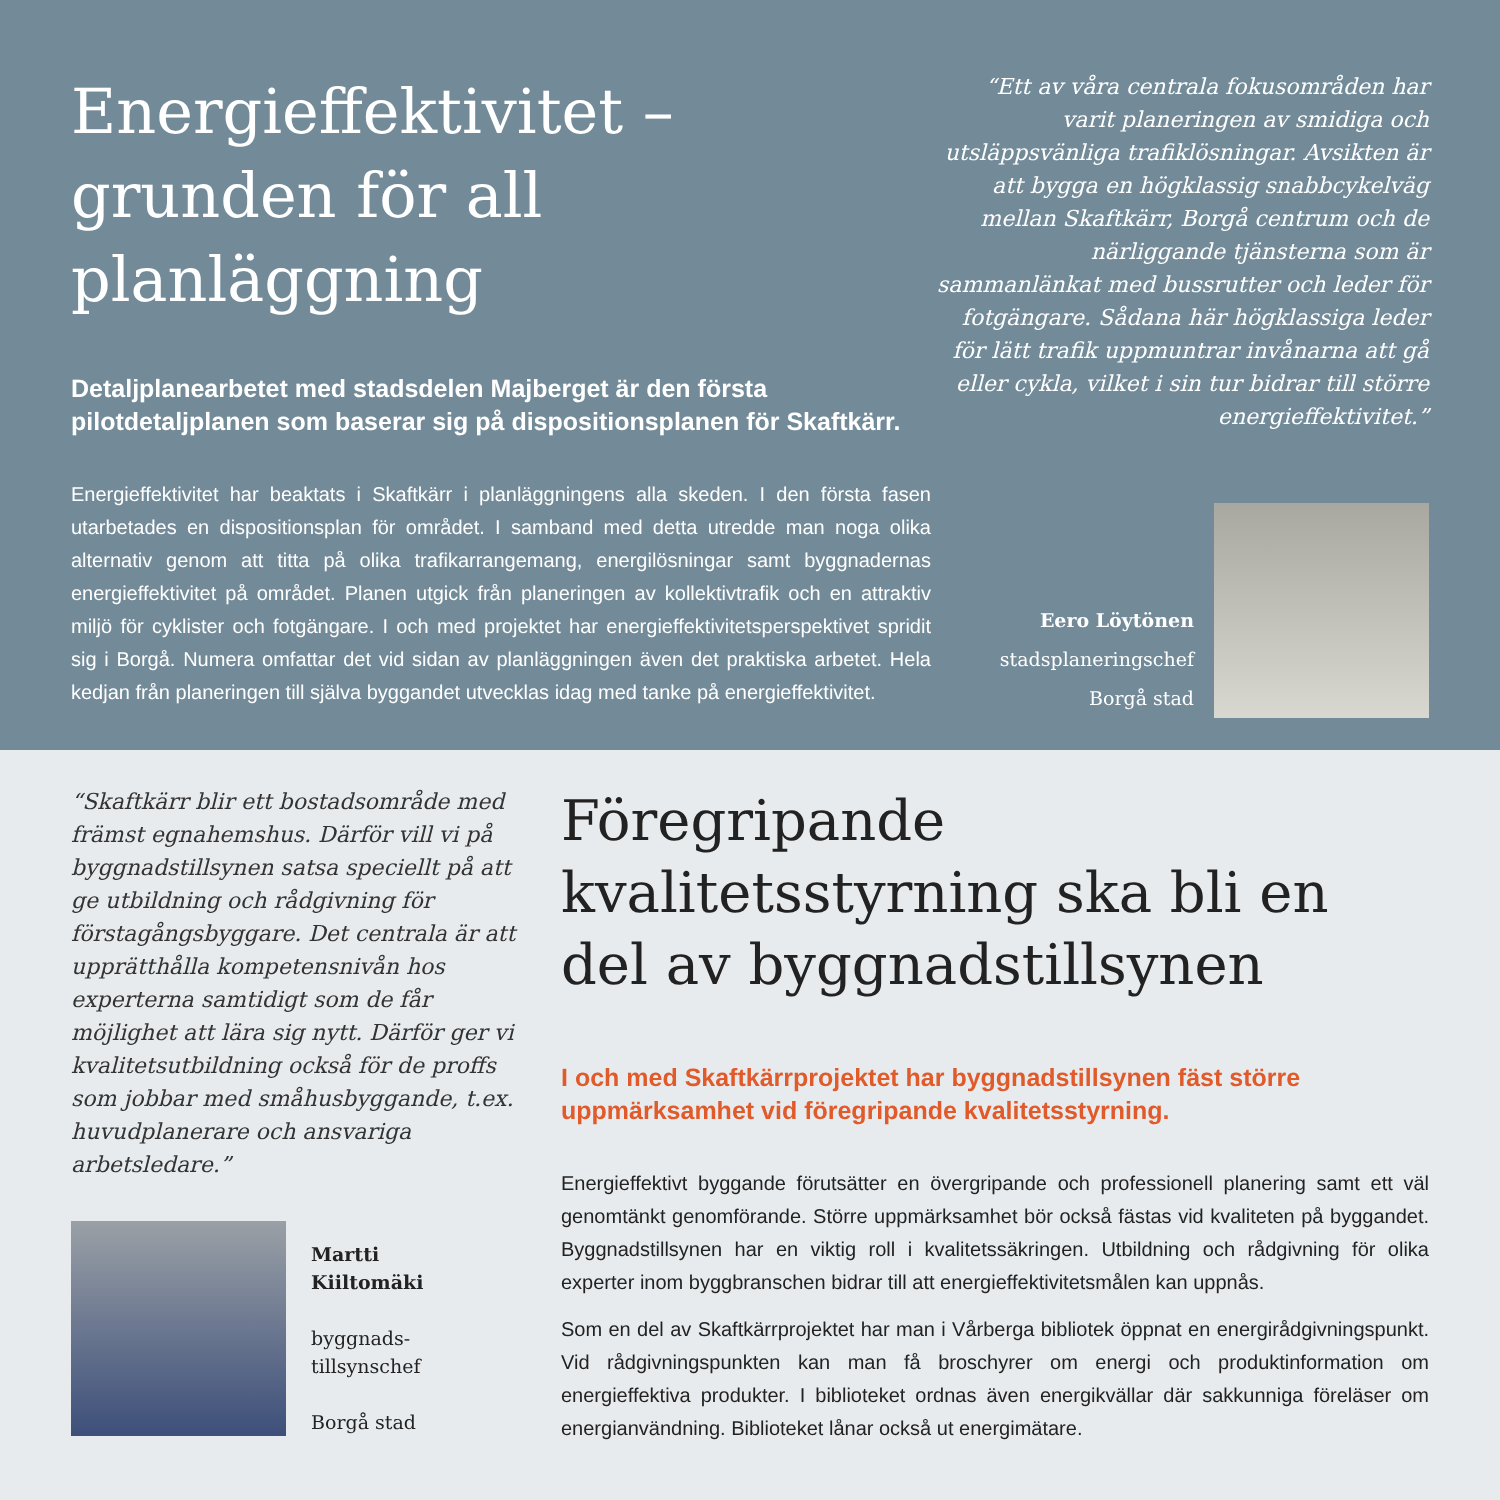Energieffektivitet – grunden för all planläggning
Detaljplanearbetet med stadsdelen Majberget är den första pilotdetaljplanen som baserar sig på dispositionsplanen för Skaftkärr.
Energieffektivitet har beaktats i Skaftkärr i planläggningens alla skeden. I den första fasen utarbetades en dispositionsplan för området. I samband med detta utredde man noga olika alternativ genom att titta på olika trafikarrangemang, energilösningar samt byggnadernas energieffektivitet på området. Planen utgick från planeringen av kollektivtrafik och en attraktiv miljö för cyklister och fotgängare. I och med projektet har energieffektivitetsperspektivet spridit sig i Borgå. Numera omfattar det vid sidan av planläggningen även det praktiska arbetet. Hela kedjan från planeringen till själva byggandet utvecklas idag med tanke på energieffektivitet.
“Ett av våra centrala fokusområden har varit planeringen av smidiga och utsläppsvänliga trafiklösningar. Avsikten är att bygga en högklassig snabbcykelväg mellan Skaftkärr, Borgå centrum och de närliggande tjänsterna som är sammanlänkat med bussrutter och leder för fotgängare. Sådana här högklassiga leder för lätt trafik uppmuntrar invånarna att gå eller cykla, vilket i sin tur bidrar till större energieffektivitet.”
Eero Löytönen
stadsplaneringschef
Borgå stad
“Skaftkärr blir ett bostadsområde med främst egnahemshus. Därför vill vi på byggnadstillsynen satsa speciellt på att ge utbildning och rådgivning för förstagångsbyggare. Det centrala är att upprätthålla kompetensnivån hos experterna samtidigt som de får möjlighet att lära sig nytt. Därför ger vi kvalitetsutbildning också för de proffs som jobbar med småhusbyggande, t.ex. huvudplanerare och ansvariga arbetsledare.”
Martti
Kiiltomäki
byggnads-
tillsynschef
Borgå stad
Föregripande kvalitetsstyrning ska bli en del av byggnadstillsynen
I och med Skaftkärrprojektet har byggnadstillsynen fäst större uppmärksamhet vid föregripande kvalitetsstyrning.
Energieffektivt byggande förutsätter en övergripande och professionell planering samt ett väl genomtänkt genomförande. Större uppmärksamhet bör också fästas vid kvaliteten på byggandet. Byggnadstillsynen har en viktig roll i kvalitetssäkringen. Utbildning och rådgivning för olika experter inom byggbranschen bidrar till att energieffektivitetsmålen kan uppnås.
Som en del av Skaftkärrprojektet har man i Vårberga bibliotek öppnat en energirådgivningspunkt. Vid rådgivningspunkten kan man få broschyrer om energi och produktinformation om energieffektiva produkter. I biblioteket ordnas även energikvällar där sakkunniga föreläser om energianvändning. Biblioteket lånar också ut energimätare.